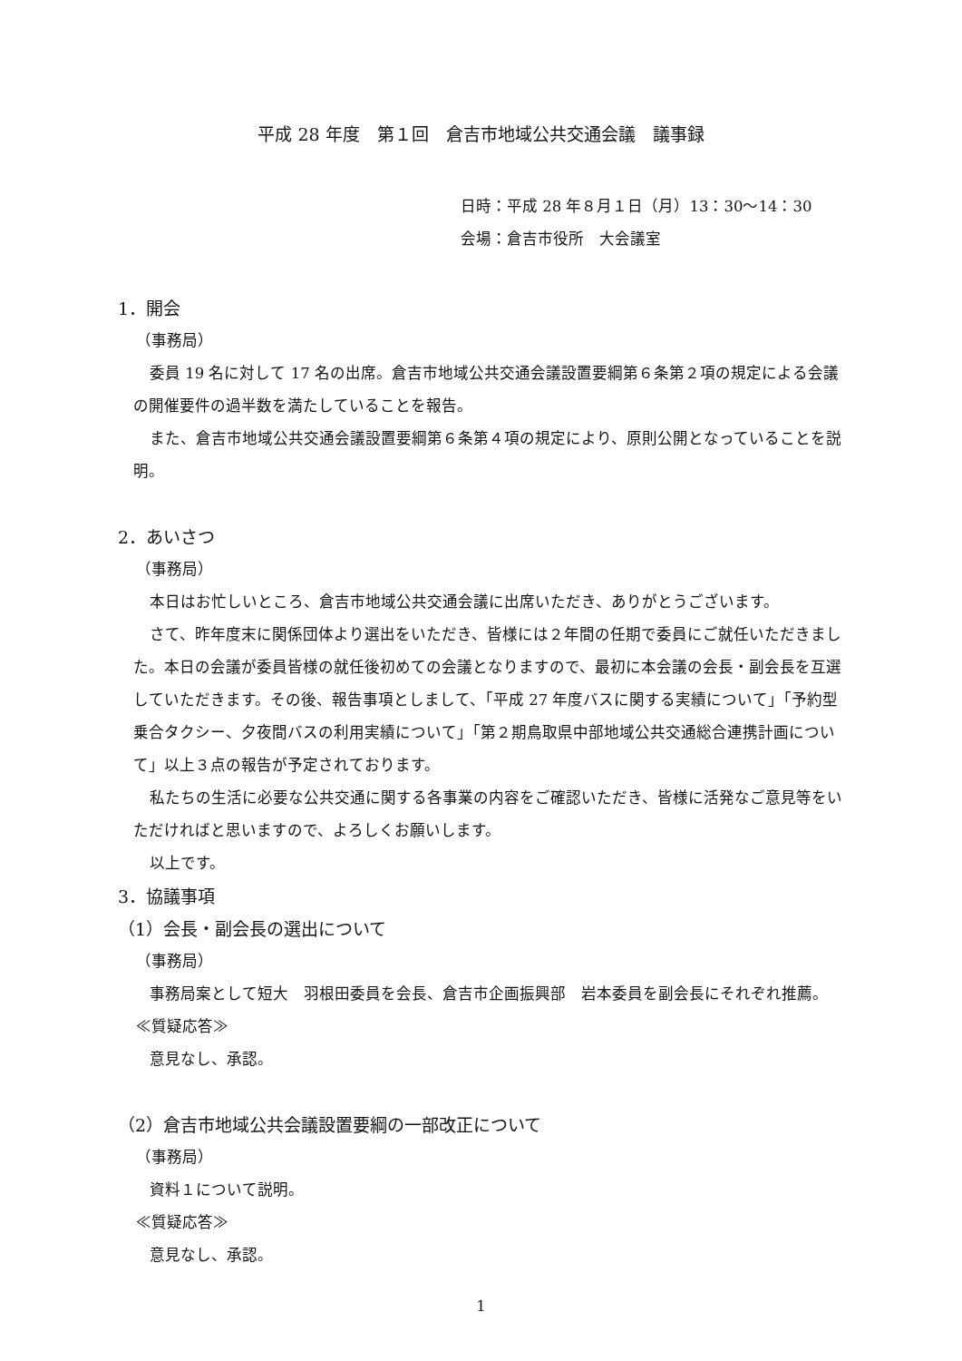平成 28 年度　第１回　倉吉市地域公共交通会議　議事録
日時：平成 28 年８月１日（月）13：30～14：30
会場：倉吉市役所　大会議室
1．開会
（事務局）
委員 19 名に対して 17 名の出席。倉吉市地域公共交通会議設置要綱第６条第２項の規定による会議の開催要件の過半数を満たしていることを報告。
また、倉吉市地域公共交通会議設置要綱第６条第４項の規定により、原則公開となっていることを説明。
2．あいさつ
（事務局）
本日はお忙しいところ、倉吉市地域公共交通会議に出席いただき、ありがとうございます。
さて、昨年度末に関係団体より選出をいただき、皆様には２年間の任期で委員にご就任いただきました。本日の会議が委員皆様の就任後初めての会議となりますので、最初に本会議の会長・副会長を互選していただきます。その後、報告事項としまして、「平成 27 年度バスに関する実績について」「予約型乗合タクシー、夕夜間バスの利用実績について」「第２期鳥取県中部地域公共交通総合連携計画について」以上３点の報告が予定されております。
私たちの生活に必要な公共交通に関する各事業の内容をご確認いただき、皆様に活発なご意見等をいただければと思いますので、よろしくお願いします。
以上です。
3．協議事項
（1）会長・副会長の選出について
（事務局）
事務局案として短大　羽根田委員を会長、倉吉市企画振興部　岩本委員を副会長にそれぞれ推薦。
≪質疑応答≫
意見なし、承認。
（2）倉吉市地域公共会議設置要綱の一部改正について
（事務局）
資料１について説明。
≪質疑応答≫
意見なし、承認。
1